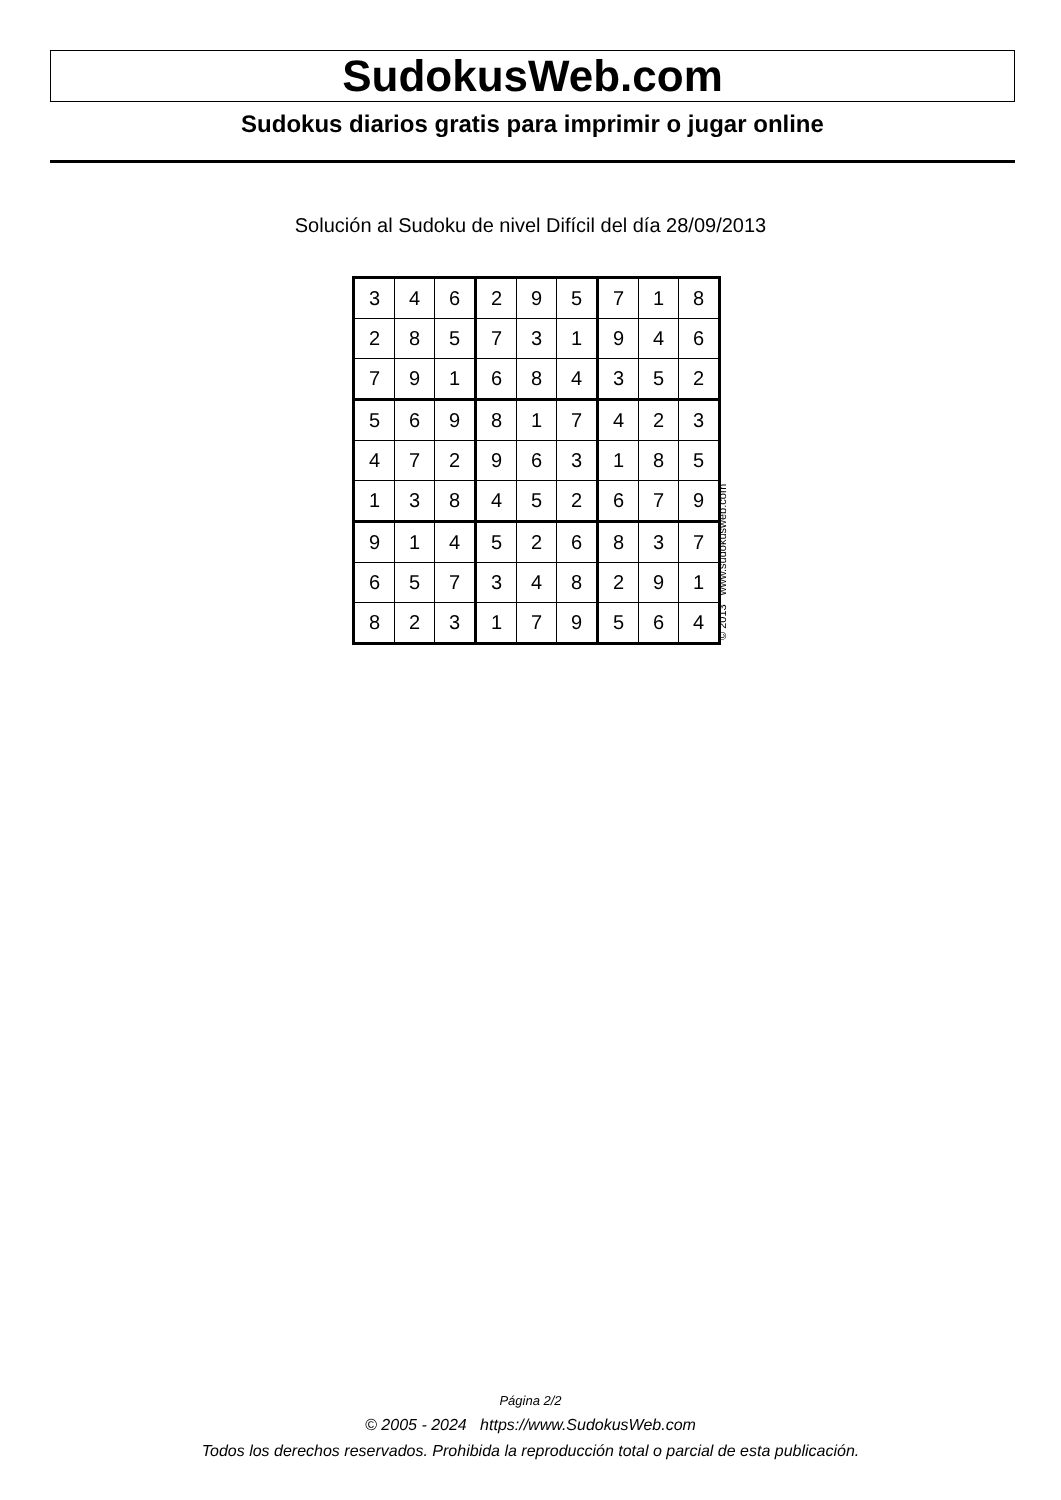SudokusWeb.com
Sudokus diarios gratis para imprimir o jugar online
Solución al Sudoku de nivel Difícil del día 28/09/2013
| 3 | 4 | 6 | 2 | 9 | 5 | 7 | 1 | 8 |
| 2 | 8 | 5 | 7 | 3 | 1 | 9 | 4 | 6 |
| 7 | 9 | 1 | 6 | 8 | 4 | 3 | 5 | 2 |
| 5 | 6 | 9 | 8 | 1 | 7 | 4 | 2 | 3 |
| 4 | 7 | 2 | 9 | 6 | 3 | 1 | 8 | 5 |
| 1 | 3 | 8 | 4 | 5 | 2 | 6 | 7 | 9 |
| 9 | 1 | 4 | 5 | 2 | 6 | 8 | 3 | 7 |
| 6 | 5 | 7 | 3 | 4 | 8 | 2 | 9 | 1 |
| 8 | 2 | 3 | 1 | 7 | 9 | 5 | 6 | 4 |
© 2013 www.sudokusweb.com
Página 2/2
© 2005 - 2024 https://www.SudokusWeb.com
Todos los derechos reservados. Prohibida la reproducción total o parcial de esta publicación.